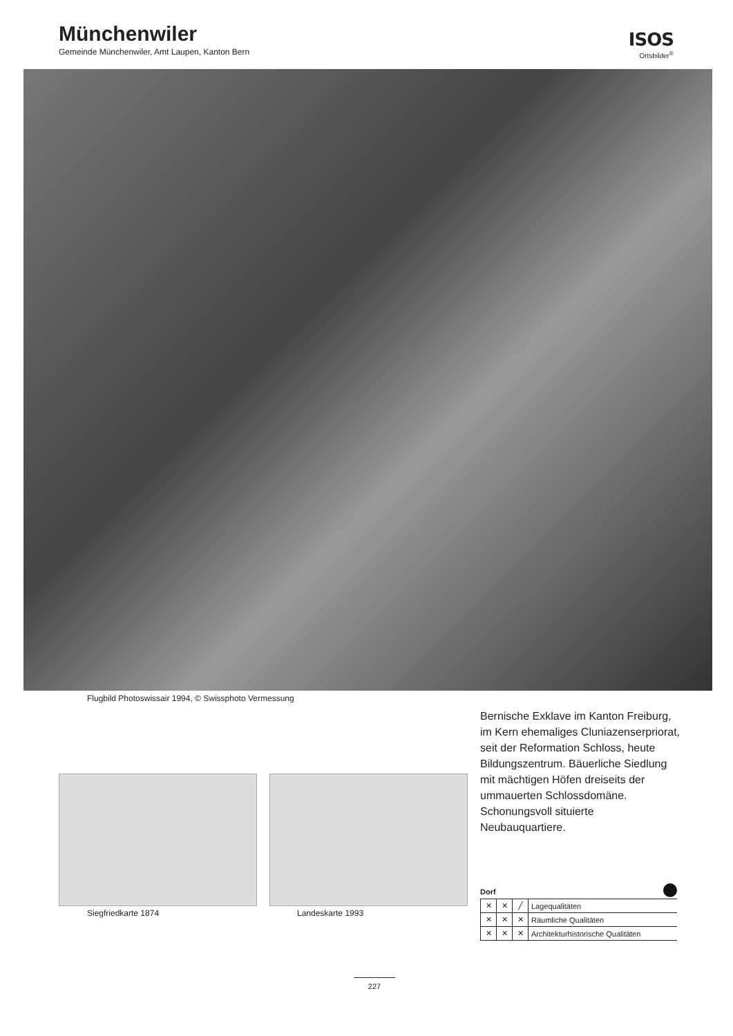Münchenwiler
Gemeinde Münchenwiler, Amt Laupen, Kanton Bern
ISOS
Ortsbilder<sup>®</sup>
Flugbild Photoswissair 1994, © Swissphoto Vermessung
Bernische Exklave im Kanton Freiburg, im Kern ehemaliges Cluniazenserpriorat, seit der Reformation Schloss, heute Bildungszentrum. Bäuerliche Siedlung mit mächtigen Höfen dreiseits der ummauerten Schlossdomäne. Schonungsvoll situierte Neubauquartiere.
Siegfriedkarte 1874 Landeskarte 1993
Dorf
| ✕ | ✕ | ╱ | Lagequalitäten |
| ✕ | ✕ | ✕ | Räumliche Qualitäten |
| ✕ | ✕ | ✕ | Architekturhistorische Qualitäten |
227